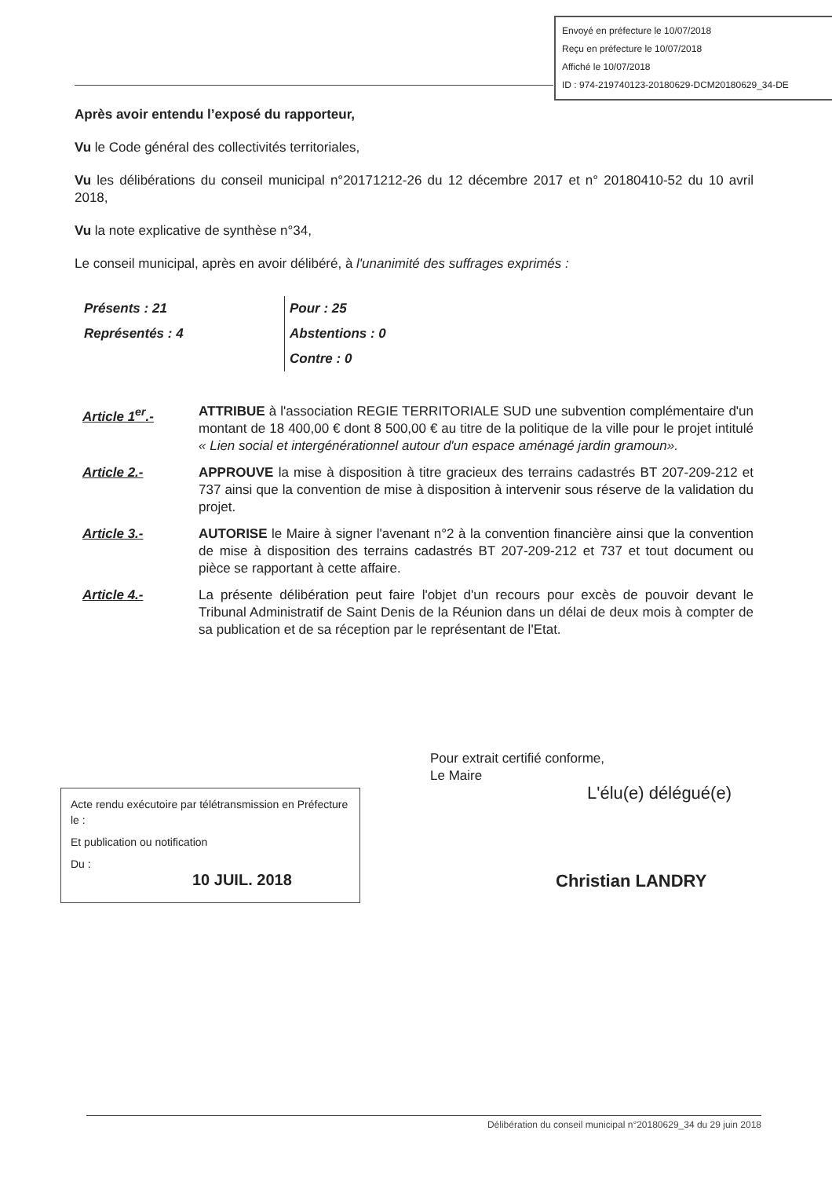Envoyé en préfecture le 10/07/2018
Reçu en préfecture le 10/07/2018
Affiché le 10/07/2018
ID : 974-219740123-20180629-DCM20180629_34-DE
Après avoir entendu l’exposé du rapporteur,
Vu le Code général des collectivités territoriales,
Vu les délibérations du conseil municipal n°20171212-26 du 12 décembre 2017 et n° 20180410-52 du 10 avril 2018,
Vu la note explicative de synthèse n°34,
Le conseil municipal, après en avoir délibéré, à l'unanimité des suffrages exprimés :
Présents : 21
Représentés : 4
Pour : 25
Abstentions : 0
Contre : 0
Article 1<sup>er</sup>.- ATTRIBUE à l'association REGIE TERRITORIALE SUD une subvention complémentaire d'un montant de 18 400,00 € dont 8 500,00 € au titre de la politique de la ville pour le projet intitulé « Lien social et intergénérationnel autour d'un espace aménagé jardin gramoun».
Article 2.- APPROUVE la mise à disposition à titre gracieux des terrains cadastrés BT 207-209-212 et 737 ainsi que la convention de mise à disposition à intervenir sous réserve de la validation du projet.
Article 3.- AUTORISE le Maire à signer l'avenant n°2 à la convention financière ainsi que la convention de mise à disposition des terrains cadastrés BT 207-209-212 et 737 et tout document ou pièce se rapportant à cette affaire.
Article 4.- La présente délibération peut faire l'objet d'un recours pour excès de pouvoir devant le Tribunal Administratif de Saint Denis de la Réunion dans un délai de deux mois à compter de sa publication et de sa réception par le représentant de l'Etat.
Pour extrait certifié conforme,
Le Maire
L'élu(e) délégué(e)
Christian LANDRY
Acte rendu exécutoire par télétransmission en Préfecture le :
Et publication ou notification
Du :
10 JUIL. 2018
Délibération du conseil municipal n°20180629_34 du 29 juin 2018